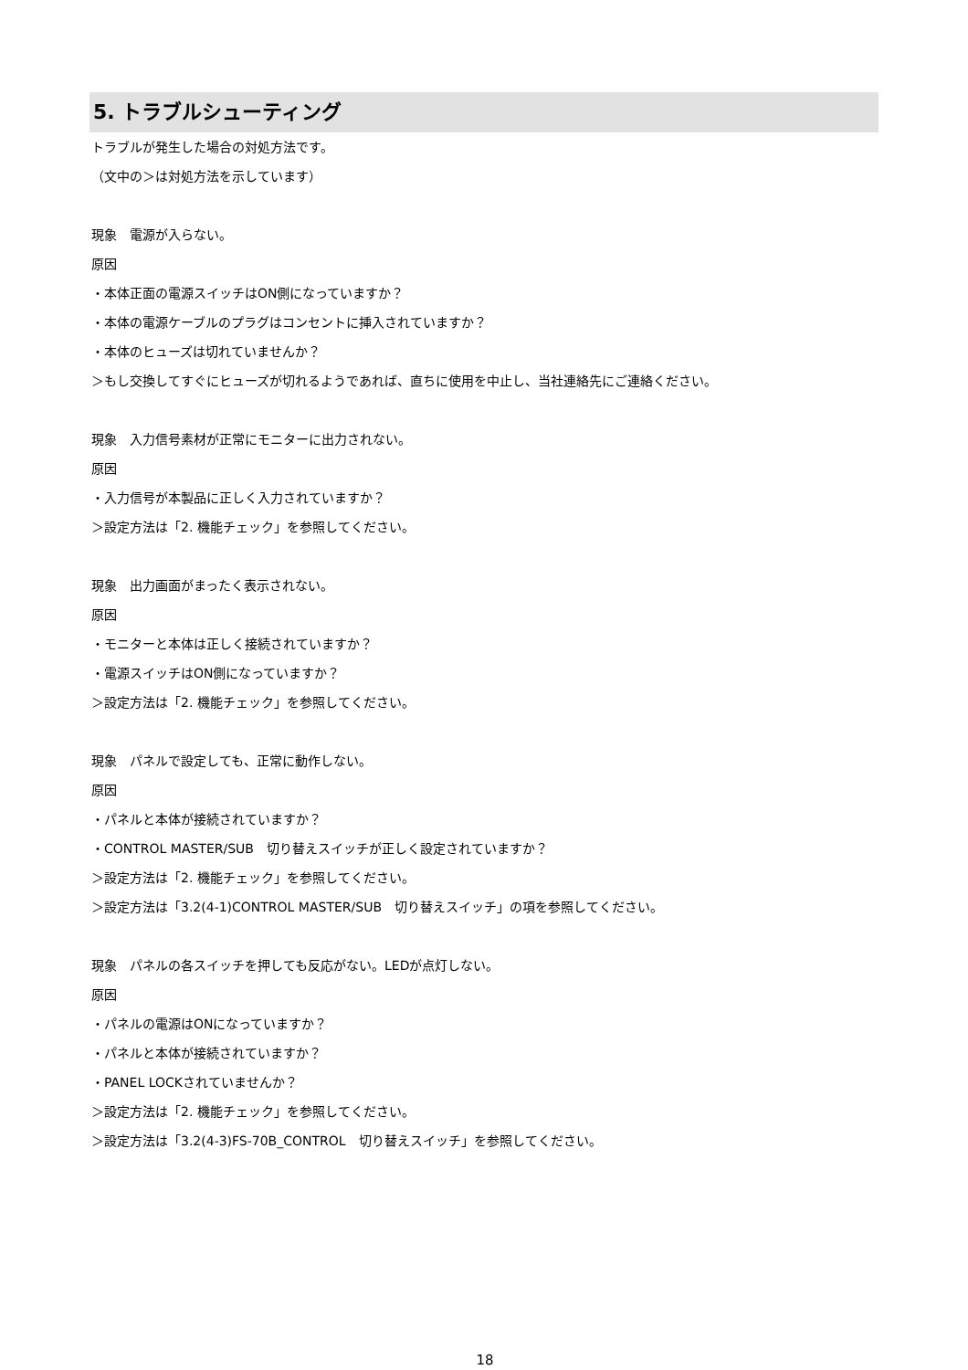5. トラブルシューティング
トラブルが発生した場合の対処方法です。
（文中の＞は対処方法を示しています）
現象　電源が入らない。
原因
・本体正面の電源スイッチはON側になっていますか？
・本体の電源ケーブルのプラグはコンセントに挿入されていますか？
・本体のヒューズは切れていませんか？
＞もし交換してすぐにヒューズが切れるようであれば、直ちに使用を中止し、当社連絡先にご連絡ください。
現象　入力信号素材が正常にモニターに出力されない。
原因
・入力信号が本製品に正しく入力されていますか？
＞設定方法は「2. 機能チェック」を参照してください。
現象　出力画面がまったく表示されない。
原因
・モニターと本体は正しく接続されていますか？
・電源スイッチはON側になっていますか？
＞設定方法は「2. 機能チェック」を参照してください。
現象　パネルで設定しても、正常に動作しない。
原因
・パネルと本体が接続されていますか？
・CONTROL MASTER/SUB　切り替えスイッチが正しく設定されていますか？
＞設定方法は「2. 機能チェック」を参照してください。
＞設定方法は「3.2(4-1)CONTROL MASTER/SUB　切り替えスイッチ」の項を参照してください。
現象　パネルの各スイッチを押しても反応がない。LEDが点灯しない。
原因
・パネルの電源はONになっていますか？
・パネルと本体が接続されていますか？
・PANEL LOCKされていませんか？
＞設定方法は「2. 機能チェック」を参照してください。
＞設定方法は「3.2(4-3)FS-70B_CONTROL　切り替えスイッチ」を参照してください。
18